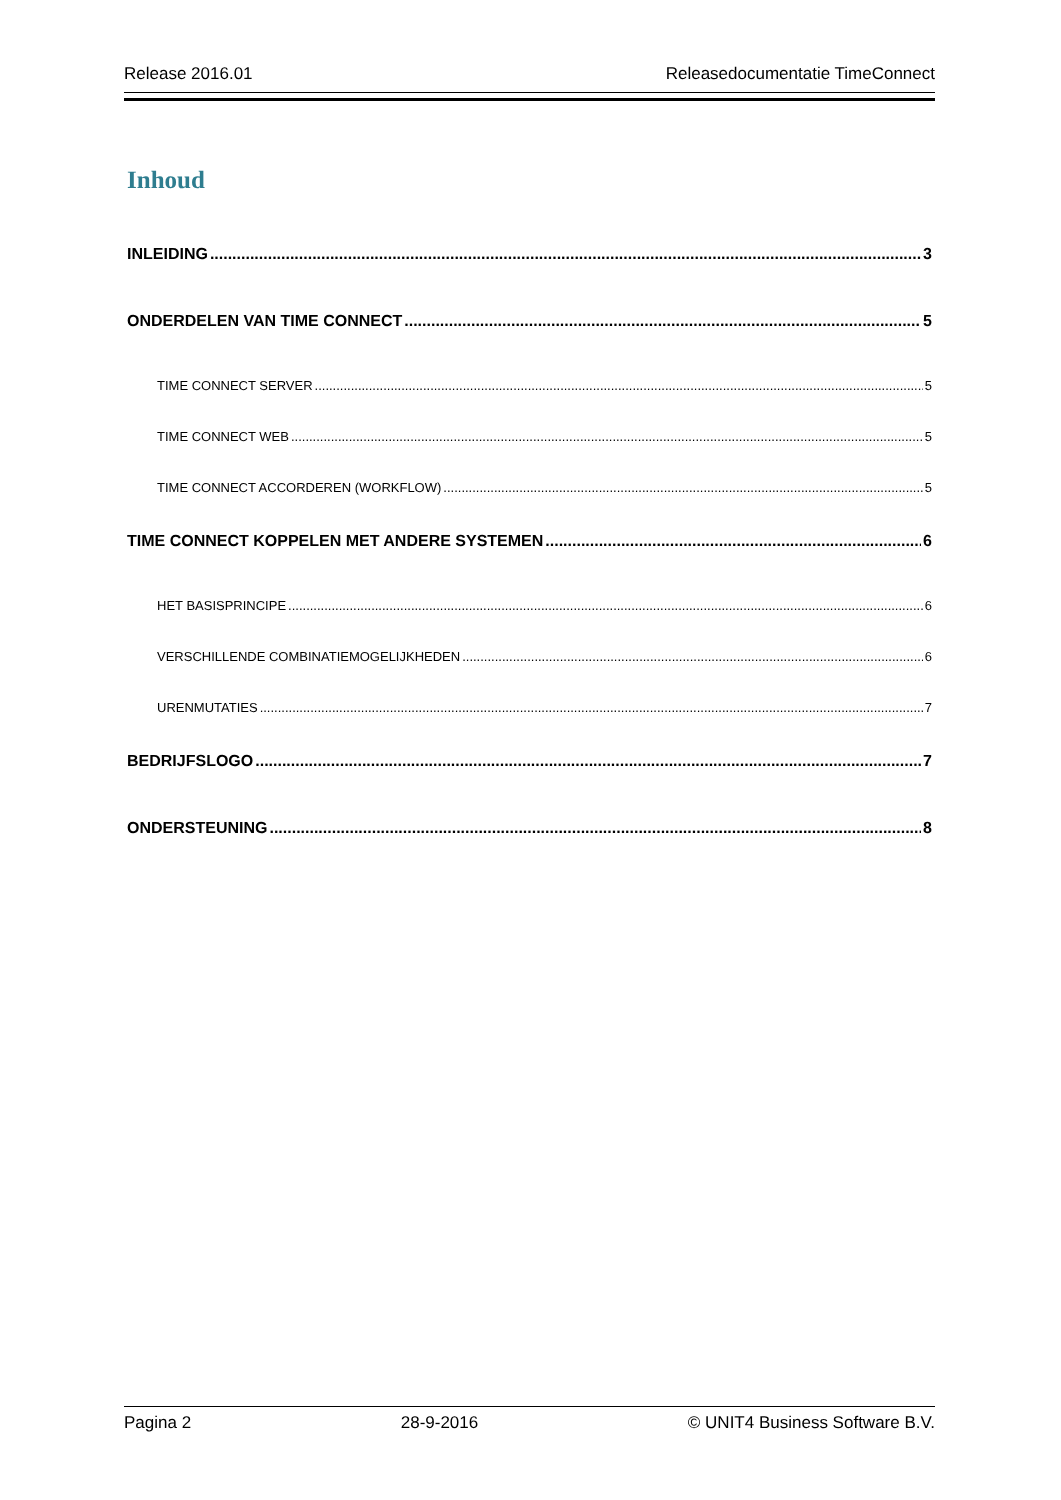Release 2016.01 Releasedocumentatie TimeConnect
Inhoud
INLEIDING 3
ONDERDELEN VAN TIME CONNECT 5
TIME CONNECT SERVER 5
TIME CONNECT WEB 5
TIME CONNECT ACCORDEREN (WORKFLOW) 5
TIME CONNECT KOPPELEN MET ANDERE SYSTEMEN 6
HET BASISPRINCIPE 6
VERSCHILLENDE COMBINATIEMOGELIJKHEDEN 6
URENMUTATIES 7
BEDRIJFSLOGO 7
ONDERSTEUNING 8
Pagina 2 28-9-2016 © UNIT4 Business Software B.V.